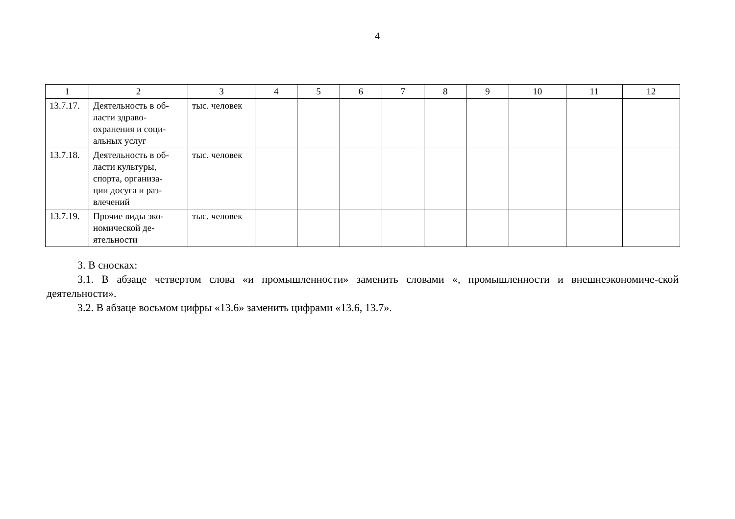4
| 1 | 2 | 3 | 4 | 5 | 6 | 7 | 8 | 9 | 10 | 11 | 12 |
| --- | --- | --- | --- | --- | --- | --- | --- | --- | --- | --- | --- |
| 13.7.17. | Деятельность в об- ласти здраво- охранения и соци- альных услуг | тыс. человек | | | | | | | | | |
| 13.7.18. | Деятельность в об- ласти культуры, спорта, организа- ции досуга и раз- влечений | тыс. человек | | | | | | | | | |
| 13.7.19. | Прочие виды эко- номической де- ятельности | тыс. человек | | | | | | | | | |
3. В сносках:
3.1. В абзаце четвертом слова «и промышленности» заменить словами «, промышленности и внешнеэкономиче-ской деятельности».
3.2. В абзаце восьмом цифры «13.6» заменить цифрами «13.6, 13.7».